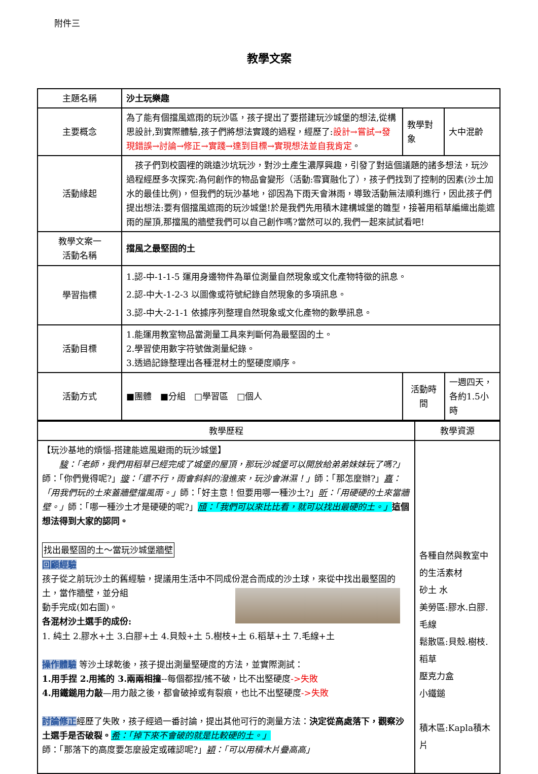附件三
教學文案
| 主題名稱 | 沙土玩樂趣 | | | |
| 主要概念 | 為了能有個擋風遮雨的玩沙區，孩子提出了要搭建玩沙城堡的想法,從構思設計,到實際體驗,孩子們將想法實踐的過程，經歷了: 設計→嘗試→發現錯誤→討論→修正→實踐→達到目標→實現想法並自我肯定 。 | 教學對象 | 大中混齡 | |
| 活動緣起 | 孩子們到校園裡的跳遠沙坑玩沙，對沙土產生濃厚興趣，引發了對這個議題的諸多想法，玩沙過程經歷多次探究:為何創作的物品會變形（活動:雪寶融化了），孩子們找到了控制的因素(沙土加水的最佳比例)，但我們的玩沙基地，卻因為下雨天會淋雨，導致活動無法順利進行，因此孩子們提出想法:要有個擋風遮雨的玩沙城堡!於是我們先用積木建構城堡的雛型，接著用稻草編織出能遮雨的屋頂,那擋風的牆壁我們可以自己創作嗎?當然可以的,我們一起來試試看吧! | | | |
| 教學文案一 活動名稱 | 擋風之最堅固的土 | | | |
| 學習指標 | 1.認-中-1-1-5 運用身邊物件為單位測量自然現象或文化產物特徵的訊息。 2.認-中大-1-2-3 以圖像或符號紀錄自然現象的多項訊息。 3.認-中大-2-1-1 依據序列整理自然現象或文化產物的數學訊息。 | | | |
| 活動目標 | 1.能運用教室物品當測量工具來判斷何為最堅固的土。 2.學習使用數字符號做測量紀錄。 3.透過記錄整理出各種混材土的堅硬度順序。 | | | |
| 活動方式 | ■團體 ■分組 □學習區 □個人 | 活動時間 | | 一週四天，各約1.5小時 |
| 教學歷程 | 教學資源 |
| 【玩沙基地的煩惱-搭建能遮風避雨的玩沙城堡】 駿 ：「老師，我們用稻草已經完成了城堡的屋頂，那玩沙城堡可以開放給弟弟妹妹玩了嗎?」 師：「你們覺得呢?」 璇 ：「還不行，雨會斜斜的潑進來，玩沙會淋濕！」 師：「那怎麼辦?」 嘉 ：「用我們玩的土來蓋牆壁擋風雨。」 師：「好主意！但要用哪一種沙土?」 昕 ：「用硬硬的土來當牆壁。」 師：「哪一種沙土才是硬硬的呢?」 頎 ：「我們可以來比比看，就可以找出最硬的土。」 這個想法得到大家的認同。 找出最堅固的土～當玩沙城堡牆壁 回顧經驗 孩子從之前玩沙土的舊經驗，提議用生活中不同成份混合而成的沙土球，來從中找出最堅固的土，當作牆壁，並分組 動手完成(如右圖)。 各混材沙土選手的成份: 1. 純土 2.膠水+土 3.白膠+土 4.貝殼+土 5.樹枝+土 6.稻草+土 7.毛線+土 操作體驗 等沙土球乾後，孩子提出測量堅硬度的方法，並實際測試： 1.用手捏 2.用搖的 3.兩兩相撞 --每個都捏/搖不破，比不出堅硬度 ->失敗 4.用鐵鎚用力敲 —用力敲之後，都會破掉或有裂痕，也比不出堅硬度 ->失敗 討論修正 經歷了失敗，孩子經過一番討論，提出其他可行的測量方法： 決定從高處落下，觀察沙土選手是否破裂。 希 ：「掉下來不會破的就是比較硬的土。」 師：「那落下的高度要怎麼設定或確認呢?」 穎 ：「可以用積木片疊高高」 | 各種自然與教室中的生活素材 砂土 水 美勞區:膠水.白膠.毛線 鬆散區:貝殼.樹枝.稻草 壓克力盒 小鐵鎚 積木區:Kapla積木片 |